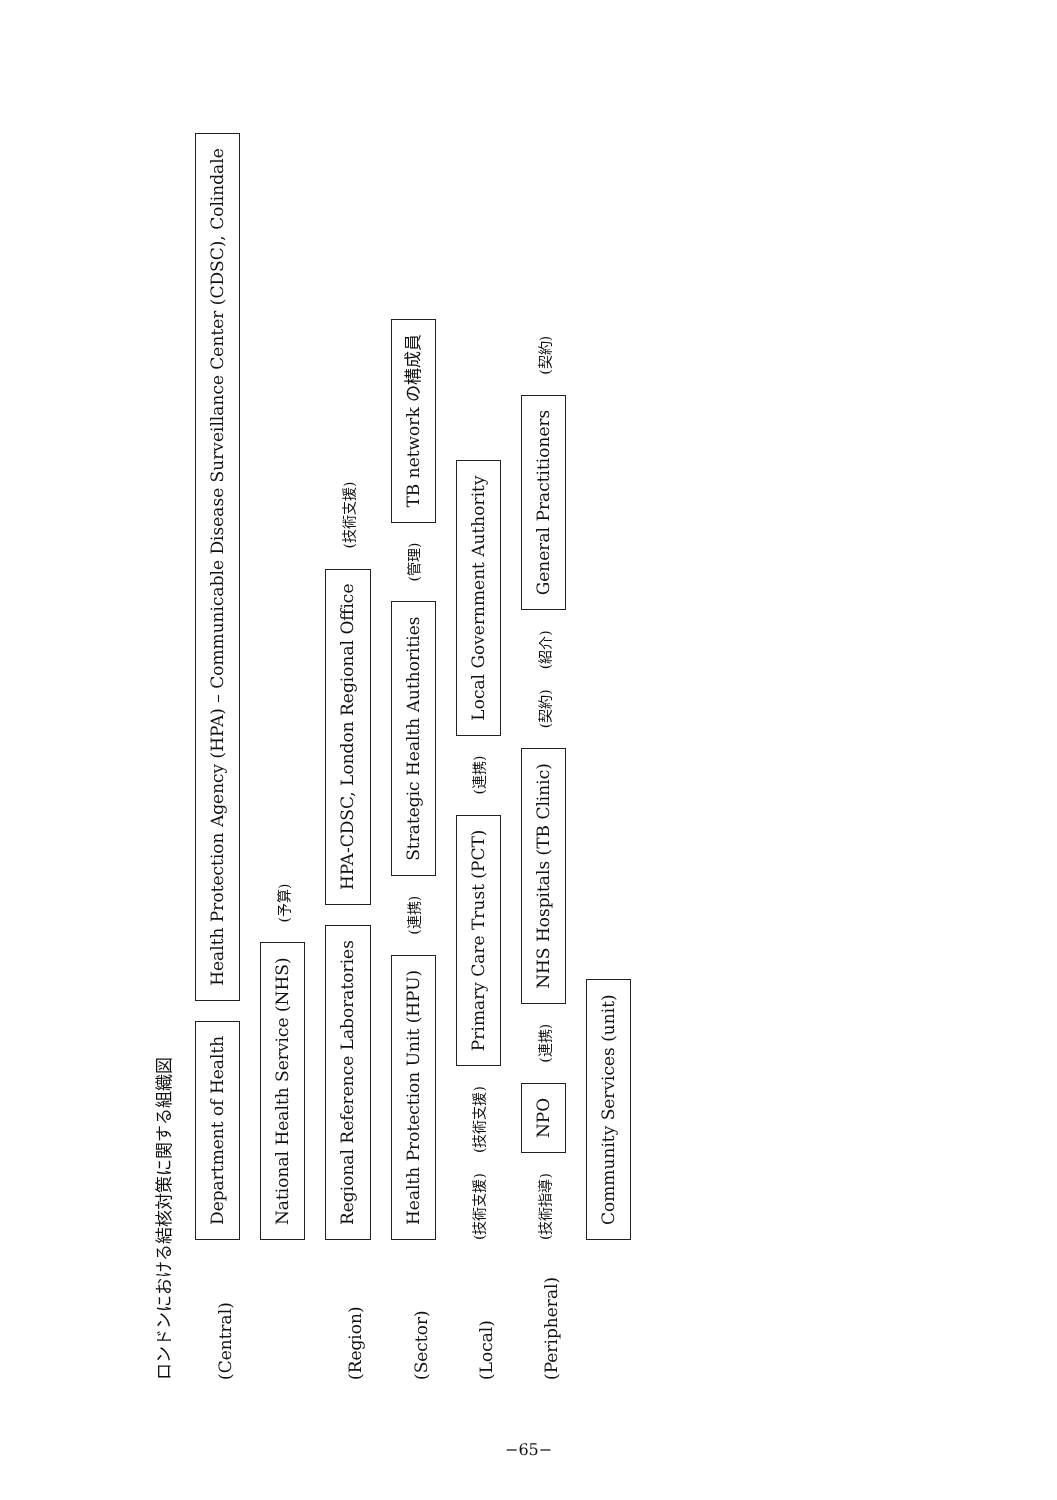ロンドンにおける結核対策に関する組織図
(Central)
Department of Health
Health Protection Agency (HPA) – Communicable Disease Surveillance Center (CDSC), Colindale
National Health Service (NHS)
(予算)
(Region)
Regional Reference Laboratories
HPA-CDSC, London Regional Office
(技術支援)
(Sector)
Health Protection Unit (HPU)
(連携)
Strategic Health Authorities
(管理)
TB network の構成員
(Local)
(技術支援) (技術支援)
Primary Care Trust (PCT)
(連携)
Local Government Authority
(Peripheral)
(技術指導)
NPO
(連携)
NHS Hospitals (TB Clinic)
(契約) (紹介)
General Practitioners
(契約)
Community Services (unit)
−65−